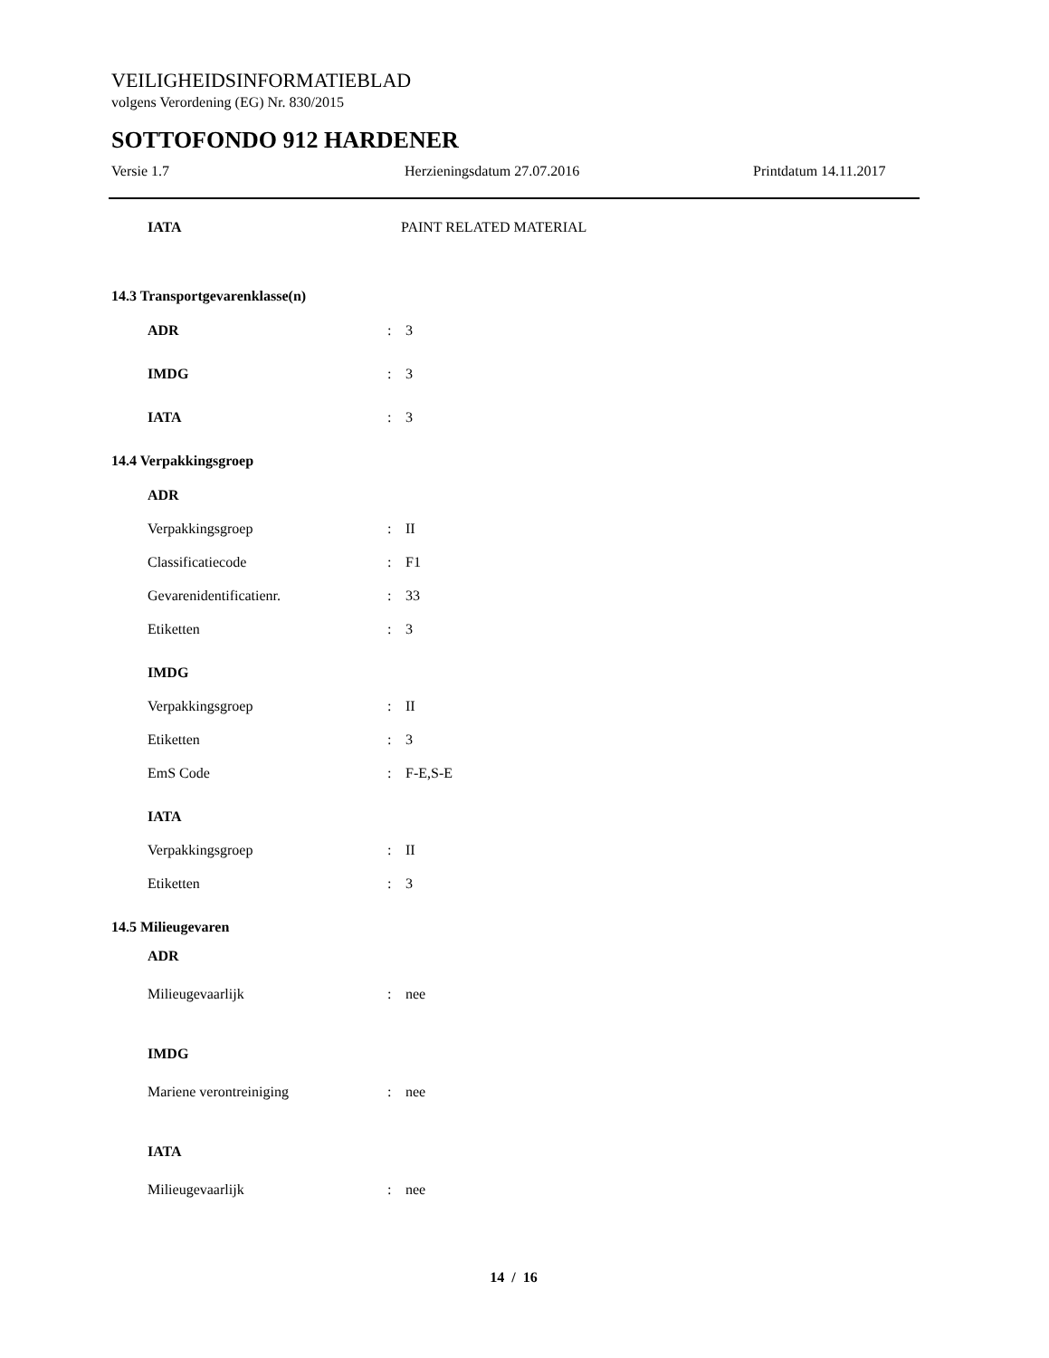VEILIGHEIDSINFORMATIEBLAD
volgens Verordening (EG) Nr. 830/2015
SOTTOFONDO 912 HARDENER
Versie 1.7 Herzieningsdatum 27.07.2016 Printdatum 14.11.2017
IATA PAINT RELATED MATERIAL
14.3 Transportgevarenklasse(n)
ADR : 3
IMDG : 3
IATA : 3
14.4 Verpakkingsgroep
ADR
Verpakkingsgroep : II
Classificatiecode : F1
Gevarenidentificatienr. : 33
Etiketten : 3
IMDG
Verpakkingsgroep : II
Etiketten : 3
EmS Code : F-E,S-E
IATA
Verpakkingsgroep : II
Etiketten : 3
14.5 Milieugevaren
ADR
Milieugevaarlijk : nee
IMDG
Mariene verontreiniging : nee
IATA
Milieugevaarlijk : nee
14 / 16